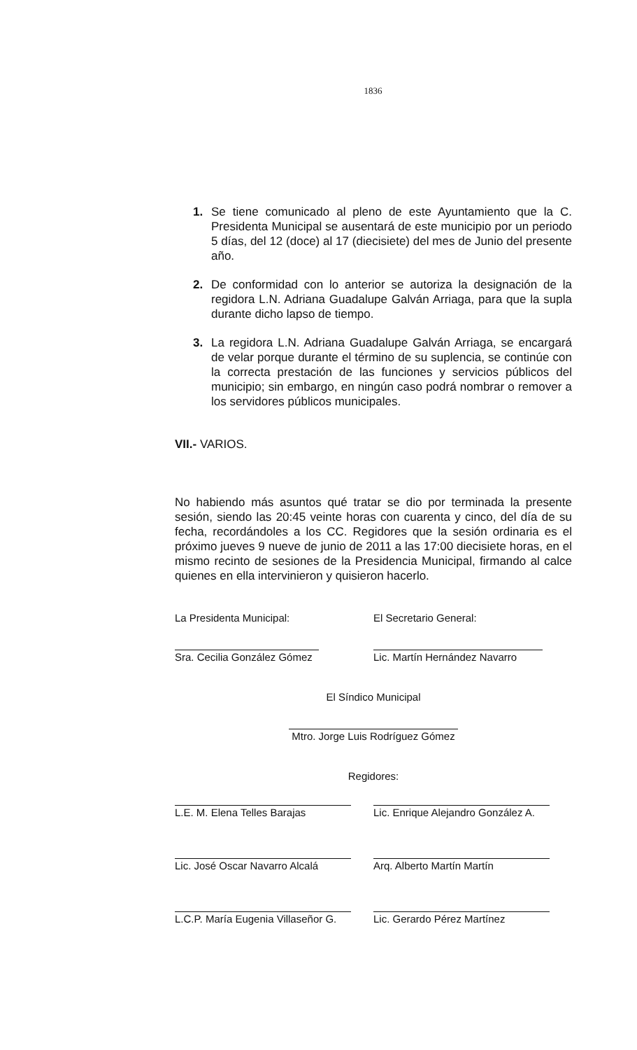1836
1. Se tiene comunicado al pleno de este Ayuntamiento que la C. Presidenta Municipal se ausentará de este municipio por un periodo 5 días, del 12 (doce) al 17 (diecisiete) del mes de Junio del presente año.
2. De conformidad con lo anterior se autoriza la designación de la regidora L.N. Adriana Guadalupe Galván Arriaga, para que la supla durante dicho lapso de tiempo.
3. La regidora L.N. Adriana Guadalupe Galván Arriaga, se encargará de velar porque durante el término de su suplencia, se continúe con la correcta prestación de las funciones y servicios públicos del municipio; sin embargo, en ningún caso podrá nombrar o remover a los servidores públicos municipales.
VII.- VARIOS.
No habiendo más asuntos qué tratar se dio por terminada la presente sesión, siendo las 20:45 veinte horas con cuarenta y cinco, del día de su fecha, recordándoles a los CC. Regidores que la sesión ordinaria es el próximo jueves 9 nueve de junio de 2011 a las 17:00 diecisiete horas, en el mismo recinto de sesiones de la Presidencia Municipal, firmando al calce quienes en ella intervinieron y quisieron hacerlo.
La Presidenta Municipal: El Secretario General:
Sra. Cecilia González Gómez Lic. Martín Hernández Navarro
El Síndico Municipal
Mtro. Jorge Luis Rodríguez Gómez
Regidores:
L.E. M. Elena Telles Barajas Lic. Enrique Alejandro González A.
Lic. José Oscar Navarro Alcalá Arq. Alberto Martín Martín
L.C.P. María Eugenia Villaseñor G. Lic. Gerardo Pérez Martínez